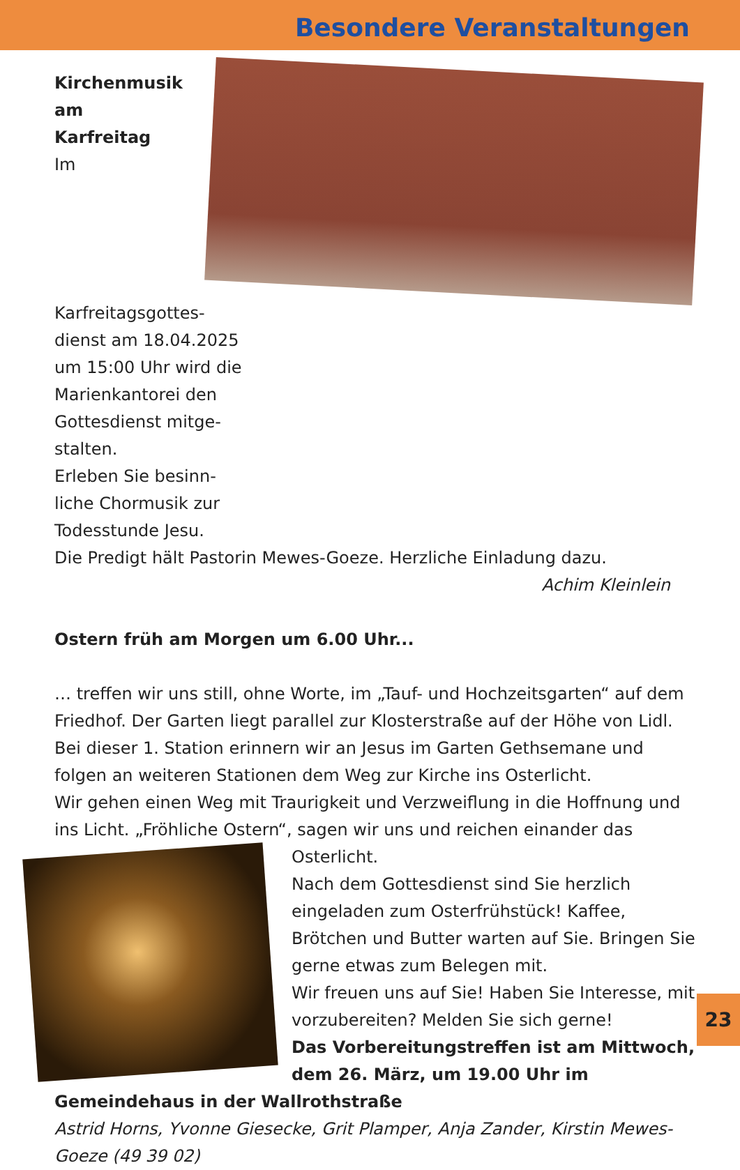Besondere Veranstaltungen
Kirchenmusik am
Karfreitag
Im Karfreitagsgottes-
dienst am 18.04.2025
um 15:00 Uhr wird die
Marienkantorei den
Gottesdienst mitge-
stalten.
Erleben Sie besinn-
liche Chormusik zur
Todesstunde Jesu.
Die Predigt hält Pastorin Mewes-Goeze. Herzliche Einladung dazu.
Achim Kleinlein
Ostern früh am Morgen um 6.00 Uhr...
… treffen wir uns still, ohne Worte, im „Tauf- und Hochzeitsgarten“ auf dem Friedhof. Der Garten liegt parallel zur Klosterstraße auf der Höhe von Lidl.
Bei dieser 1. Station erinnern wir an Jesus im Garten Gethsemane und folgen an weiteren Stationen dem Weg zur Kirche ins Osterlicht.
Wir gehen einen Weg mit Traurigkeit und Verzweiflung in die Hoffnung und ins Licht. „Fröhliche Ostern“, sagen wir uns und reichen einander das
Osterlicht.
Nach dem Gottesdienst sind Sie herzlich eingeladen zum Osterfrühstück! Kaffee, Brötchen und Butter warten auf Sie. Bringen Sie gerne etwas zum Belegen mit.
Wir freuen uns auf Sie! Haben Sie Interesse, mit vorzubereiten? Melden Sie sich gerne!
Das Vorbereitungstreffen ist am Mittwoch, dem 26. März, um 19.00 Uhr im Gemeindehaus in der Wallrothstraße
Astrid Horns, Yvonne Giesecke, Grit Plamper, Anja Zander, Kirstin Mewes-Goeze (49 39 02)
23